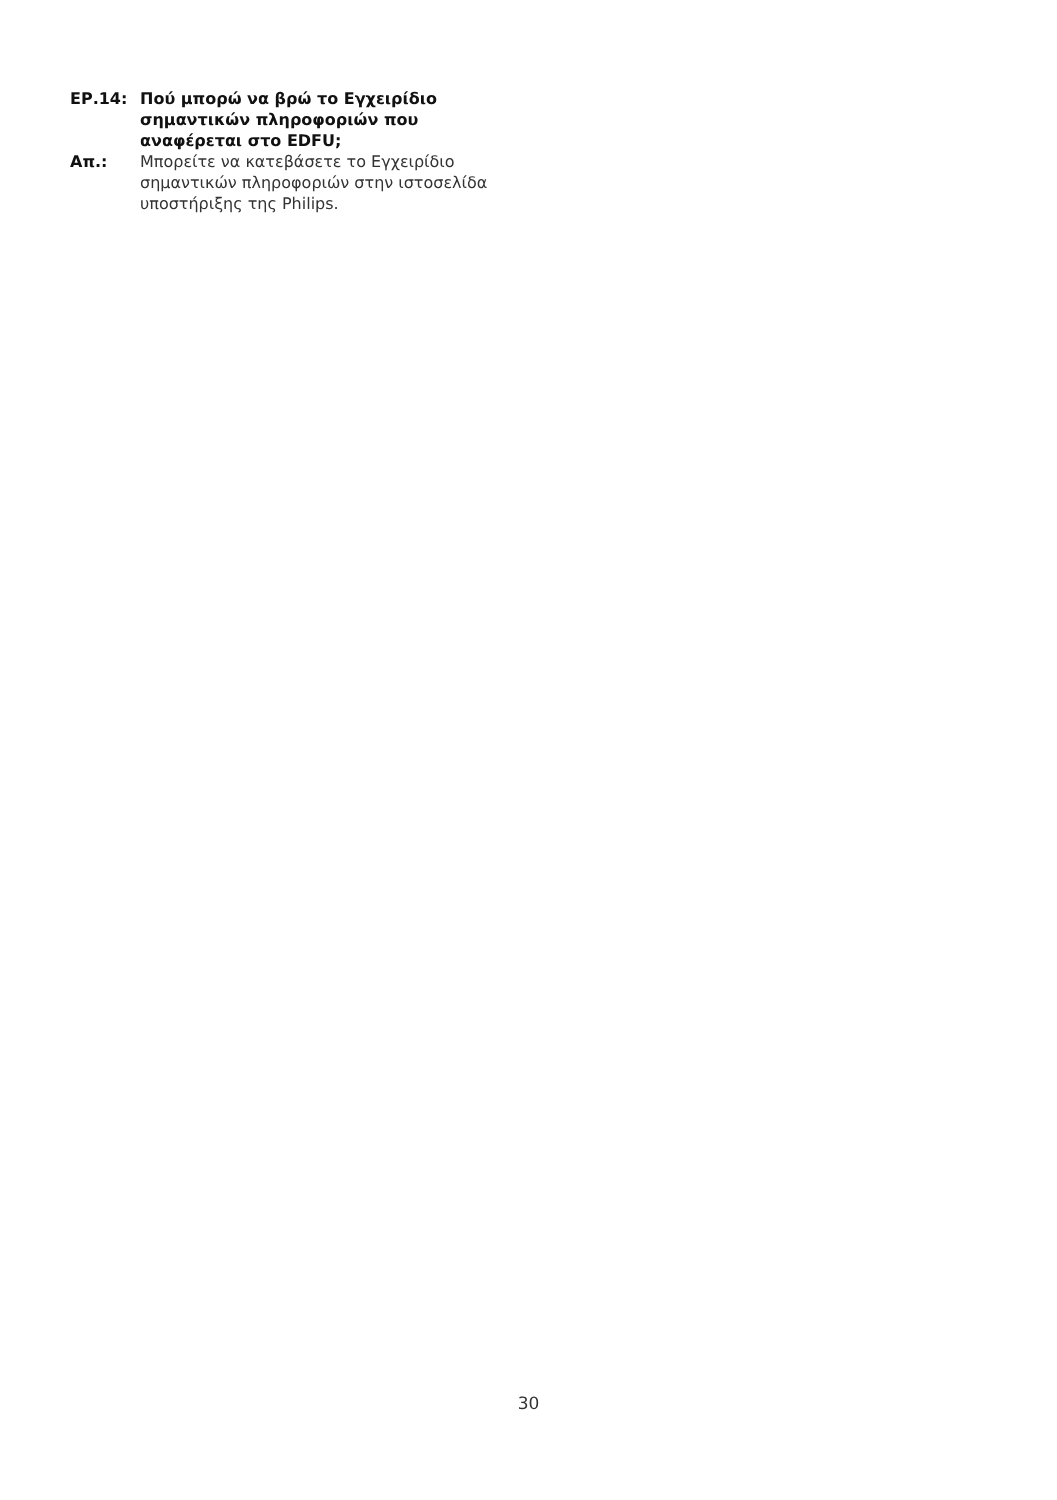ΕΡ.14: Πού μπορώ να βρώ το Εγχειρίδιο σημαντικών πληροφοριών που αναφέρεται στο EDFU;
Απ.: Μπορείτε να κατεβάσετε το Εγχειρίδιο σημαντικών πληροφοριών στην ιστοσελίδα υποστήριξης της Philips.
30